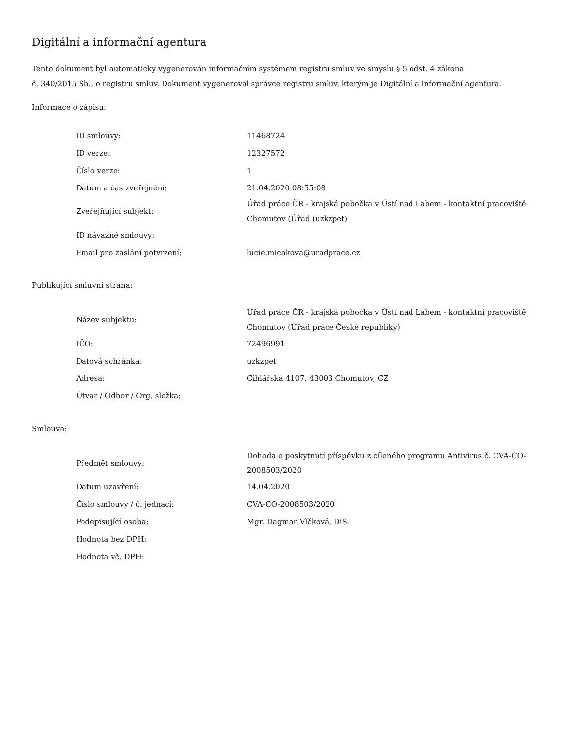Digitální a informační agentura
Tento dokument byl automaticky vygenerován informačním systémem registru smluv ve smyslu § 5 odst. 4 zákona
č. 340/2015 Sb., o registru smluv. Dokument vygeneroval správce registru smluv, kterým je Digitální a informační agentura.
Informace o zápisu:
| ID smlouvy: | 11468724 |
| ID verze: | 12327572 |
| Číslo verze: | 1 |
| Datum a čas zveřejnění: | 21.04.2020 08:55:08 |
| Zveřejňující subjekt: | Úřad práce ČR - krajská pobočka v Ústí nad Labem - kontaktní pracoviště Chomutov (Úřad (uzkzpet) |
| ID návazné smlouvy: | |
| Email pro zaslání potvrzení: | lucie.micakova@uradprace.cz |
Publikující smluvní strana:
| Název subjektu: | Úřad práce ČR - krajská pobočka v Ústí nad Labem - kontaktní pracoviště Chomutov (Úřad práce České republiky) |
| IČO: | 72496991 |
| Datová schránka: | uzkzpet |
| Adresa: | Cihlářská 4107, 43003 Chomutov, CZ |
| Útvar / Odbor / Org. složka: | |
Smlouva:
| Předmět smlouvy: | Dohoda o poskytnutí příspěvku z cíleného programu Antivirus č. CVA-CO-2008503/2020 |
| Datum uzavření: | 14.04.2020 |
| Číslo smlouvy / č. jednací: | CVA-CO-2008503/2020 |
| Podepisující osoba: | Mgr. Dagmar Vlčková, DiS. |
| Hodnota bez DPH: | |
| Hodnota vč. DPH: | |